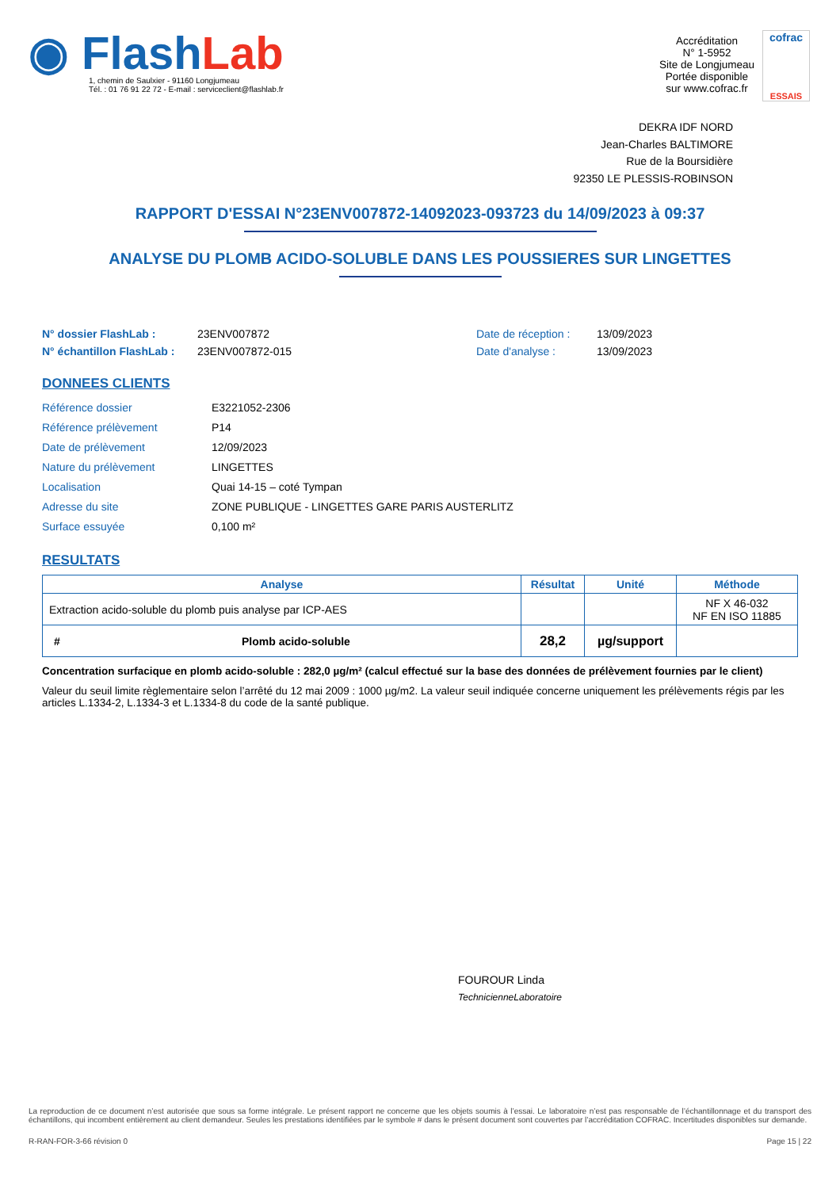◉ Flash Lab
1, chemin de Saulxier - 91160 Longjumeau
Tél. : 01 76 91 22 72 - E-mail : serviceclient@flashlab.fr
Accréditation
N° 1-5952
Site de Longjumeau
Portée disponible
sur www.cofrac.fr
cofrac
ESSAIS
DEKRA IDF NORD
Jean-Charles BALTIMORE
Rue de la Boursidière
92350 LE PLESSIS-ROBINSON
RAPPORT D'ESSAI N°23ENV007872-14092023-093723 du 14/09/2023 à 09:37
ANALYSE DU PLOMB ACIDO-SOLUBLE DANS LES POUSSIERES SUR LINGETTES
N° dossier FlashLab : 23ENV007872 Date de réception : 13/09/2023
N° échantillon FlashLab : 23ENV007872-015 Date d'analyse : 13/09/2023
DONNEES CLIENTS
Référence dossier E3221052-2306
Référence prélèvement P14
Date de prélèvement 12/09/2023
Nature du prélèvement LINGETTES
Localisation Quai 14-15 – coté Tympan
Adresse du site ZONE PUBLIQUE - LINGETTES GARE PARIS AUSTERLITZ
Surface essuyée 0,100 m²
RESULTATS
| Analyse | | Résultat | Unité | Méthode |
| --- | --- | --- | --- | --- |
| Extraction acido-soluble du plomb puis analyse par ICP-AES | | | | NF X 46-032 NF EN ISO 11885 |
| # | Plomb acido-soluble | 28,2 | µg/support | |
Concentration surfacique en plomb acido-soluble : 282,0 µg/m² (calcul effectué sur la base des données de prélèvement fournies par le client)
Valeur du seuil limite règlementaire selon l’arrêté du 12 mai 2009 : 1000 µg/m2. La valeur seuil indiquée concerne uniquement les prélèvements régis par les articles L.1334-2, L.1334-3 et L.1334-8 du code de la santé publique.
FOUROUR Linda
TechnicienneLaboratoire
La reproduction de ce document n’est autorisée que sous sa forme intégrale. Le présent rapport ne concerne que les objets soumis à l’essai. Le laboratoire n’est pas responsable de l’échantillonnage et du transport des échantillons, qui incombent entièrement au client demandeur. Seules les prestations identifiées par le symbole # dans le présent document sont couvertes par l’accréditation COFRAC. Incertitudes disponibles sur demande.
R-RAN-FOR-3-66 révision 0 Page 15 | 22